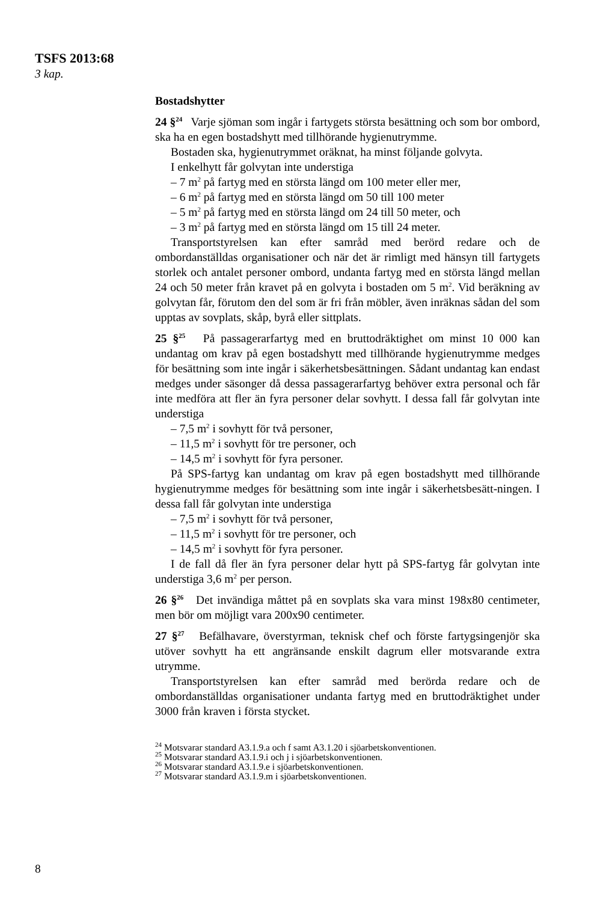TSFS 2013:68
3 kap.
Bostadshytter
24 §<sup>24</sup> Varje sjöman som ingår i fartygets största besättning och som bor ombord, ska ha en egen bostadshytt med tillhörande hygienutrymme.
Bostaden ska, hygienutrymmet oräknat, ha minst följande golvyta.
I enkelhytt får golvytan inte understiga
– 7 m<sup>2</sup> på fartyg med en största längd om 100 meter eller mer,
– 6 m<sup>2</sup> på fartyg med en största längd om 50 till 100 meter
– 5 m<sup>2</sup> på fartyg med en största längd om 24 till 50 meter, och
– 3 m<sup>2</sup> på fartyg med en största längd om 15 till 24 meter.
Transportstyrelsen kan efter samråd med berörd redare och de ombordanställdas organisationer och när det är rimligt med hänsyn till fartygets storlek och antalet personer ombord, undanta fartyg med en största längd mellan 24 och 50 meter från kravet på en golvyta i bostaden om 5 m<sup>2</sup>. Vid beräkning av golvytan får, förutom den del som är fri från möbler, även inräknas sådan del som upptas av sovplats, skåp, byrå eller sittplats.
25 §<sup>25</sup> På passagerarfartyg med en bruttodräktighet om minst 10 000 kan undantag om krav på egen bostadshytt med tillhörande hygienutrymme medges för besättning som inte ingår i säkerhetsbesättningen. Sådant undantag kan endast medges under säsonger då dessa passagerarfartyg behöver extra personal och får inte medföra att fler än fyra personer delar sovhytt. I dessa fall får golvytan inte understiga
– 7,5 m<sup>2</sup> i sovhytt för två personer,
– 11,5 m<sup>2</sup> i sovhytt för tre personer, och
– 14,5 m<sup>2</sup> i sovhytt för fyra personer.
På SPS-fartyg kan undantag om krav på egen bostadshytt med tillhörande hygienutrymme medges för besättning som inte ingår i säkerhetsbesätt-ningen. I dessa fall får golvytan inte understiga
– 7,5 m<sup>2</sup> i sovhytt för två personer,
– 11,5 m<sup>2</sup> i sovhytt för tre personer, och
– 14,5 m<sup>2</sup> i sovhytt för fyra personer.
I de fall då fler än fyra personer delar hytt på SPS-fartyg får golvytan inte understiga 3,6 m<sup>2</sup> per person.
26 §<sup>26</sup> Det invändiga måttet på en sovplats ska vara minst 198x80 centimeter, men bör om möjligt vara 200x90 centimeter.
27 §<sup>27</sup> Befälhavare, överstyrman, teknisk chef och förste fartygsingenjör ska utöver sovhytt ha ett angränsande enskilt dagrum eller motsvarande extra utrymme.
Transportstyrelsen kan efter samråd med berörda redare och de ombordanställdas organisationer undanta fartyg med en bruttodräktighet under 3000 från kraven i första stycket.
<sup>24</sup> Motsvarar standard A3.1.9.a och f samt A3.1.20 i sjöarbetskonventionen.
<sup>25</sup> Motsvarar standard A3.1.9.i och j i sjöarbetskonventionen.
<sup>26</sup> Motsvarar standard A3.1.9.e i sjöarbetskonventionen.
<sup>27</sup> Motsvarar standard A3.1.9.m i sjöarbetskonventionen.
8